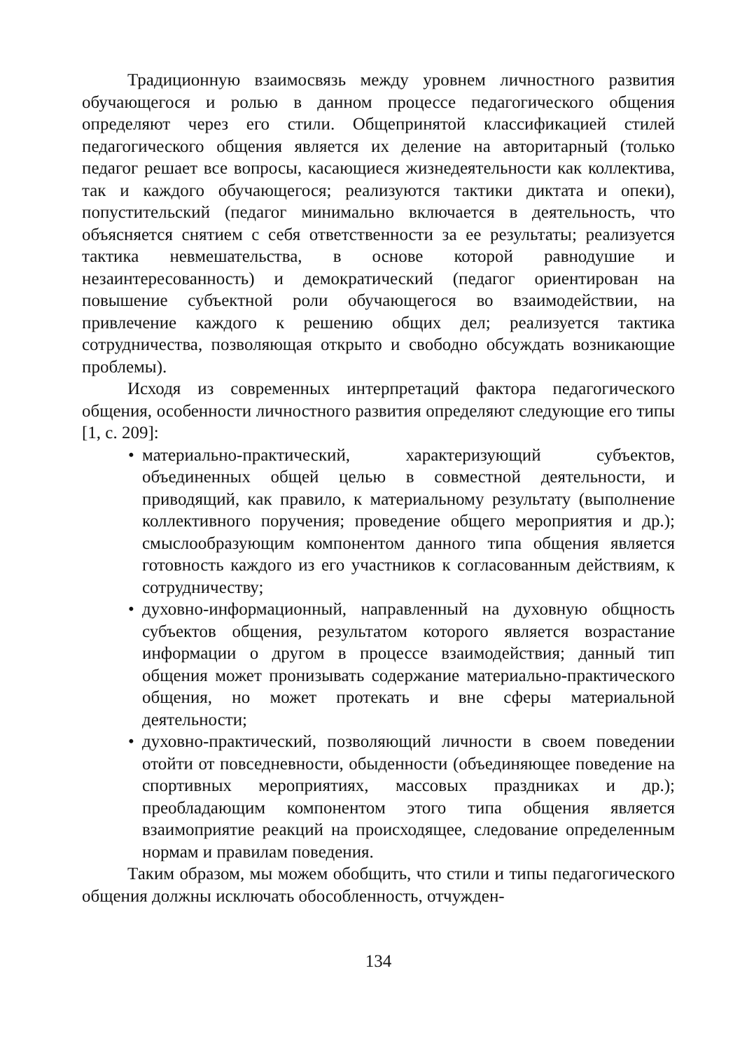Традиционную взаимосвязь между уровнем личностного разви­тия обучающегося и ролью в данном процессе педагогического обще­ния определяют через его стили. Общепринятой классификацией сти­лей педагогического общения является их деление на авторитарный (только педагог решает все вопросы, касающиеся жизнедеятельности как коллектива, так и каждого обучающегося; реализуются тактики диктата и опеки), попустительский (педагог минимально включается в деятельность, что объясняется снятием с себя ответственности за ее результаты; реализуется тактика невмешательства, в основе которой равнодушие и незаинтересованность) и демократический (педагог ориентирован на повышение субъектной роли обучающегося во взаи­модействии, на привлечение каждого к решению общих дел; реализу­ется тактика сотрудничества, позволяющая открыто и свободно об­суждать возникающие проблемы).
Исходя из современных интерпретаций фактора педагогическо­го общения, особенности личностного развития определяют следую­щие его типы [1, с. 209]:
• материально-практический, характеризующий субъектов, объединенных общей целью в совместной деятельности, и приводящий, как правило, к материальному результату (вы­полнение коллективного поручения; проведение общего ме­роприятия и др.); смыслообразующим компонентом данного типа общения является готовность каждого из его участников к согласованным действиям, к сотрудничеству;
• духовно-информационный, направленный на духовную общ­ность субъектов общения, результатом которого является воз­растание информации о другом в процессе взаимодействия; данный тип общения может пронизывать содержание матери­ально-практического общения, но может протекать и вне сфе­ры материальной деятельности;
• духовно-практический, позволяющий личности в своем пове­дении отойти от повседневности, обыденности (объединяю­щее поведение на спортивных мероприятиях, массовых праздниках и др.); преобладающим компонентом этого типа общения является взаимоприятие реакций на происходящее, следование определенным нормам и правилам поведения.
Таким образом, мы можем обобщить, что стили и типы педаго­гического общения должны исключать обособленность, отчужден-
134